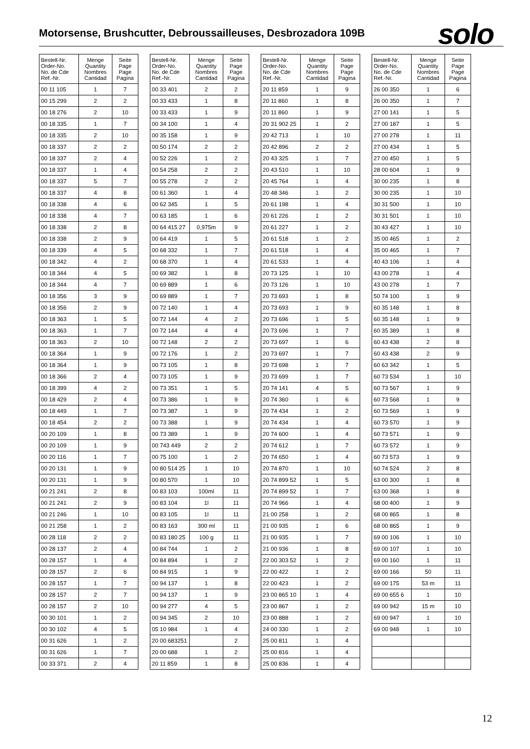Motorsense, Brushcutter, Debroussailleuses, Desbrozadora 109B
solo
| Bestell-Nr. Order-No. No. de Cde Ref.-Nr. | Menge Quantity Nombres Cantidad | Seite Page Page Pagina |
| --- | --- | --- |
| 00 11 105 | 1 | 7 |
| 00 15 299 | 2 | 2 |
| 00 18 276 | 2 | 10 |
| 00 18 335 | 1 | 7 |
| 00 18 335 | 2 | 10 |
| 00 18 337 | 2 | 2 |
| 00 18 337 | 2 | 4 |
| 00 18 337 | 1 | 4 |
| 00 18 337 | 5 | 7 |
| 00 18 337 | 4 | 8 |
| 00 18 338 | 4 | 6 |
| 00 18 338 | 4 | 7 |
| 00 18 338 | 2 | 8 |
| 00 18 338 | 2 | 9 |
| 00 18 339 | 4 | 5 |
| 00 18 342 | 4 | 2 |
| 00 18 344 | 4 | 5 |
| 00 18 344 | 4 | 7 |
| 00 18 356 | 3 | 9 |
| 00 18 356 | 2 | 9 |
| 00 18 363 | 1 | 5 |
| 00 18 363 | 1 | 7 |
| 00 18 363 | 2 | 10 |
| 00 18 364 | 1 | 9 |
| 00 18 364 | 1 | 9 |
| 00 18 366 | 2 | 4 |
| 00 18 399 | 4 | 2 |
| 00 18 429 | 2 | 4 |
| 00 18 449 | 1 | 7 |
| 00 18 454 | 2 | 2 |
| 00 20 109 | 1 | 8 |
| 00 20 109 | 1 | 9 |
| 00 20 116 | 1 | 7 |
| 00 20 131 | 1 | 9 |
| 00 20 131 | 1 | 9 |
| 00 21 241 | 2 | 8 |
| 00 21 241 | 2 | 9 |
| 00 21 246 | 1 | 10 |
| 00 21 258 | 1 | 2 |
| 00 28 118 | 2 | 2 |
| 00 28 137 | 2 | 4 |
| 00 28 157 | 1 | 4 |
| 00 28 157 | 2 | 6 |
| 00 28 157 | 1 | 7 |
| 00 28 157 | 2 | 7 |
| 00 28 157 | 2 | 10 |
| 00 30 101 | 1 | 2 |
| 00 30 102 | 4 | 5 |
| 00 31 626 | 1 | 2 |
| 00 31 626 | 1 | 7 |
| 00 33 371 | 2 | 4 |
| Bestell-Nr. Order-No. No. de Cde Ref.-Nr. | Menge Quantity Nombres Cantidad | Seite Page Page Pagina |
| --- | --- | --- |
| 00 33 401 | 2 | 2 |
| 00 33 433 | 1 | 8 |
| 00 33 433 | 1 | 9 |
| 00 34 100 | 1 | 4 |
| 00 35 158 | 1 | 9 |
| 00 50 174 | 2 | 2 |
| 00 52 226 | 1 | 2 |
| 00 54 258 | 2 | 2 |
| 00 55 278 | 2 | 2 |
| 00 61 360 | 1 | 4 |
| 00 62 345 | 1 | 5 |
| 00 63 185 | 1 | 6 |
| 00 64 415 27 | 0,975m | 9 |
| 00 64 419 | 1 | 5 |
| 00 68 332 | 1 | 7 |
| 00 68 370 | 1 | 4 |
| 00 69 382 | 1 | 8 |
| 00 69 889 | 1 | 6 |
| 00 69 889 | 1 | 7 |
| 00 72 140 | 1 | 4 |
| 00 72 144 | 4 | 2 |
| 00 72 144 | 4 | 4 |
| 00 72 148 | 2 | 2 |
| 00 72 176 | 1 | 2 |
| 00 73 105 | 1 | 8 |
| 00 73 105 | 1 | 9 |
| 00 73 351 | 1 | 5 |
| 00 73 386 | 1 | 9 |
| 00 73 387 | 1 | 9 |
| 00 73 388 | 1 | 9 |
| 00 73 389 | 1 | 9 |
| 00 743 449 | 2 | 2 |
| 00 75 100 | 1 | 2 |
| 00 80 514 25 | 1 | 10 |
| 00 80 570 | 1 | 10 |
| 00 83 103 | 100ml | 11 |
| 00 83 104 | 1l | 11 |
| 00 83 105 | 1l | 11 |
| 00 83 163 | 300 ml | 11 |
| 00 83 180 25 | 100 g | 11 |
| 00 84 744 | 1 | 2 |
| 00 84 894 | 1 | 2 |
| 00 84 915 | 1 | 9 |
| 00 94 137 | 1 | 8 |
| 00 94 137 | 1 | 9 |
| 00 94 277 | 4 | 5 |
| 00 94 345 | 2 | 10 |
| 05 10 984 | 1 | 4 |
| 20 00 683251 | | 2 |
| 20 00 688 | 1 | 2 |
| 20 11 859 | 1 | 8 |
| Bestell-Nr. Order-No. No. de Cde Ref.-Nr. | Menge Quantity Nombres Cantidad | Seite Page Page Pagina |
| --- | --- | --- |
| 20 11 859 | 1 | 9 |
| 20 11 860 | 1 | 8 |
| 20 11 860 | 1 | 9 |
| 20 31 902 25 | 1 | 2 |
| 20 42 713 | 1 | 10 |
| 20 42 896 | 2 | 2 |
| 20 43 325 | 1 | 7 |
| 20 43 510 | 1 | 10 |
| 20 45 764 | 1 | 4 |
| 20 48 346 | 1 | 2 |
| 20 61 198 | 1 | 4 |
| 20 61 226 | 1 | 2 |
| 20 61 227 | 1 | 2 |
| 20 61 518 | 1 | 2 |
| 20 61 518 | 1 | 4 |
| 20 61 533 | 1 | 4 |
| 20 73 125 | 1 | 10 |
| 20 73 126 | 1 | 10 |
| 20 73 693 | 1 | 8 |
| 20 73 693 | 1 | 9 |
| 20 73 696 | 1 | 5 |
| 20 73 696 | 1 | 7 |
| 20 73 697 | 1 | 6 |
| 20 73 697 | 1 | 7 |
| 20 73 698 | 1 | 7 |
| 20 73 699 | 1 | 7 |
| 20 74 141 | 4 | 5 |
| 20 74 360 | 1 | 6 |
| 20 74 434 | 1 | 2 |
| 20 74 434 | 1 | 4 |
| 20 74 600 | 1 | 4 |
| 20 74 612 | 1 | 7 |
| 20 74 650 | 1 | 4 |
| 20 74 870 | 1 | 10 |
| 20 74 899 52 | 1 | 5 |
| 20 74 899 52 | 1 | 7 |
| 20 74 966 | 1 | 4 |
| 21 00 258 | 1 | 2 |
| 21 00 935 | 1 | 6 |
| 21 00 935 | 1 | 7 |
| 21 00 936 | 1 | 8 |
| 22 00 303 52 | 1 | 2 |
| 22 00 422 | 1 | 2 |
| 22 00 423 | 1 | 2 |
| 23 00 865 10 | 1 | 4 |
| 23 00 867 | 1 | 2 |
| 23 00 888 | 1 | 2 |
| 24 00 330 | 1 | 2 |
| 25 00 811 | 1 | 4 |
| 25 00 816 | 1 | 4 |
| 25 00 836 | 1 | 4 |
| Bestell-Nr. Order-No. No. de Cde Ref.-Nr. | Menge Quantity Nombres Cantidad | Seite Page Page Pagina |
| --- | --- | --- |
| 26 00 350 | 1 | 6 |
| 26 00 350 | 1 | 7 |
| 27 00 141 | 1 | 5 |
| 27 00 187 | 1 | 5 |
| 27 00 278 | 1 | 11 |
| 27 00 434 | 1 | 5 |
| 27 00 450 | 1 | 5 |
| 28 00 604 | 1 | 9 |
| 30 00 235 | 1 | 8 |
| 30 00 235 | 1 | 10 |
| 30 31 500 | 1 | 10 |
| 30 31 501 | 1 | 10 |
| 30 43 427 | 1 | 10 |
| 35 00 465 | 1 | 2 |
| 35 00 465 | 1 | 7 |
| 40 43 106 | 1 | 4 |
| 43 00 278 | 1 | 4 |
| 43 00 278 | 1 | 7 |
| 50 74 100 | 1 | 9 |
| 60 35 148 | 1 | 8 |
| 60 35 148 | 1 | 9 |
| 60 35 389 | 1 | 8 |
| 60 43 438 | 2 | 8 |
| 60 43 438 | 2 | 9 |
| 60 63 342 | 1 | 5 |
| 60 73 534 | 1 | 10 |
| 60 73 567 | 1 | 9 |
| 60 73 568 | 1 | 9 |
| 60 73 569 | 1 | 9 |
| 60 73 570 | 1 | 9 |
| 60 73 571 | 1 | 9 |
| 60 73 572 | 1 | 9 |
| 60 73 573 | 1 | 9 |
| 60 74 524 | 2 | 8 |
| 63 00 300 | 1 | 8 |
| 63 00 368 | 1 | 8 |
| 68 00 400 | 1 | 9 |
| 68 00 865 | 1 | 8 |
| 68 00 865 | 1 | 9 |
| 69 00 106 | 1 | 10 |
| 69 00 107 | 1 | 10 |
| 69 00 160 | 1 | 11 |
| 69 00 166 | 50 | 11 |
| 69 00 175 | 53 m | 11 |
| 69 00 655 6 | 1 | 10 |
| 69 00 942 | 15 m | 10 |
| 69 00 947 | 1 | 10 |
| 69 00 948 | 1 | 10 |
12